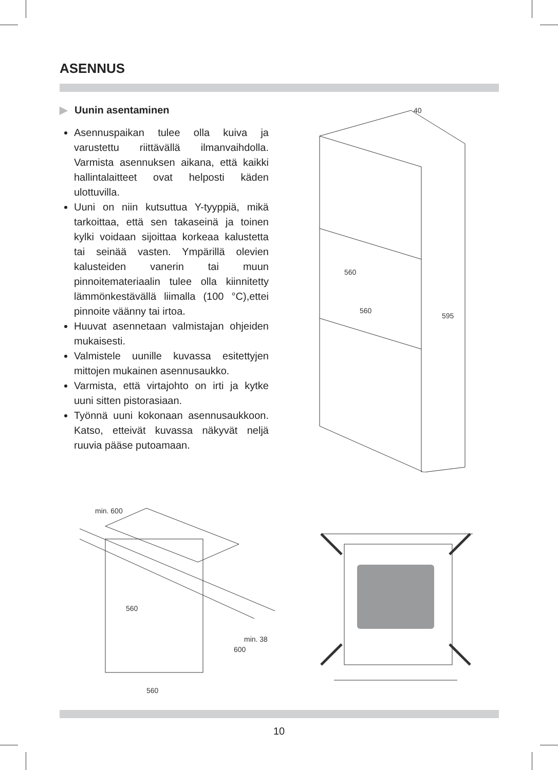ASENNUS
▶ Uunin asentaminen
Asennuspaikan tulee olla kuiva ja varustettu riittävällä ilmanvaihdolla. Varmista asennuksen aikana, että kaikki hallintalaitteet ovat helposti käden ulottuvilla.
Uuni on niin kutsuttua Y-tyyppiä, mikä tarkoittaa, että sen takaseinä ja toinen kylki voidaan sijoittaa korkeaa kalustetta tai seinää vasten. Ympärillä olevien kalusteiden vanerin tai muun pinnoitemateriaalin tulee olla kiinnitetty lämmönkestävällä liimalla (100 °C),ettei pinnoite väänny tai irtoa.
Huuvat asennetaan valmistajan ohjeiden mukaisesti.
Valmistele uunille kuvassa esitettyjen mittojen mukainen asennusaukko.
Varmista, että virtajohto on irti ja kytke uuni sitten pistorasiaan.
Työnnä uuni kokonaan asennusaukkoon. Katso, etteivät kuvassa näkyvät neljä ruuvia pääse putoamaan.
595
560
560
40
min. 600
560
600
min. 38
560
10